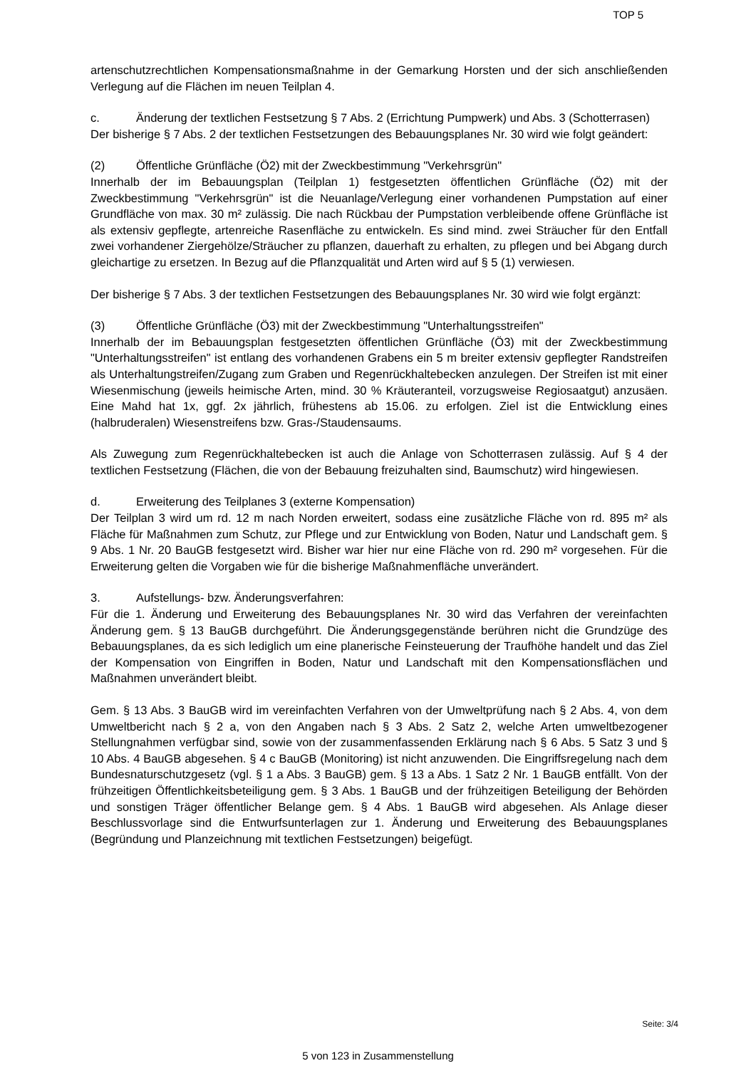TOP 5
artenschutzrechtlichen Kompensationsmaßnahme in der Gemarkung Horsten und der sich anschließenden Verlegung auf die Flächen im neuen Teilplan 4.
c. Änderung der textlichen Festsetzung § 7 Abs. 2 (Errichtung Pumpwerk) und Abs. 3 (Schotterrasen)
Der bisherige § 7 Abs. 2 der textlichen Festsetzungen des Bebauungsplanes Nr. 30 wird wie folgt geändert:
(2) Öffentliche Grünfläche (Ö2) mit der Zweckbestimmung "Verkehrsgrün"
Innerhalb der im Bebauungsplan (Teilplan 1) festgesetzten öffentlichen Grünfläche (Ö2) mit der Zweckbestimmung "Verkehrsgrün" ist die Neuanlage/Verlegung einer vorhandenen Pumpstation auf einer Grundfläche von max. 30 m² zulässig. Die nach Rückbau der Pumpstation verbleibende offene Grünfläche ist als extensiv gepflegte, artenreiche Rasenfläche zu entwickeln. Es sind mind. zwei Sträucher für den Entfall zwei vorhandener Ziergehölze/Sträucher zu pflanzen, dauerhaft zu erhalten, zu pflegen und bei Abgang durch gleichartige zu ersetzen. In Bezug auf die Pflanzqualität und Arten wird auf § 5 (1) verwiesen.
Der bisherige § 7 Abs. 3 der textlichen Festsetzungen des Bebauungsplanes Nr. 30 wird wie folgt ergänzt:
(3) Öffentliche Grünfläche (Ö3) mit der Zweckbestimmung "Unterhaltungsstreifen"
Innerhalb der im Bebauungsplan festgesetzten öffentlichen Grünfläche (Ö3) mit der Zweckbestimmung "Unterhaltungsstreifen" ist entlang des vorhandenen Grabens ein 5 m breiter extensiv gepflegter Randstreifen als Unterhaltungstreifen/Zugang zum Graben und Regenrückhaltebecken anzulegen. Der Streifen ist mit einer Wiesenmischung (jeweils heimische Arten, mind. 30 % Kräuteranteil, vorzugsweise Regiosaatgut) anzusäen. Eine Mahd hat 1x, ggf. 2x jährlich, frühestens ab 15.06. zu erfolgen. Ziel ist die Entwicklung eines (halbruderalen) Wiesenstreifens bzw. Gras-/Staudensaums.
Als Zuwegung zum Regenrückhaltebecken ist auch die Anlage von Schotterrasen zulässig. Auf § 4 der textlichen Festsetzung (Flächen, die von der Bebauung freizuhalten sind, Baumschutz) wird hingewiesen.
d. Erweiterung des Teilplanes 3 (externe Kompensation)
Der Teilplan 3 wird um rd. 12 m nach Norden erweitert, sodass eine zusätzliche Fläche von rd. 895 m² als Fläche für Maßnahmen zum Schutz, zur Pflege und zur Entwicklung von Boden, Natur und Landschaft gem. § 9 Abs. 1 Nr. 20 BauGB festgesetzt wird. Bisher war hier nur eine Fläche von rd. 290 m² vorgesehen. Für die Erweiterung gelten die Vorgaben wie für die bisherige Maßnahmenfläche unverändert.
3. Aufstellungs- bzw. Änderungsverfahren:
Für die 1. Änderung und Erweiterung des Bebauungsplanes Nr. 30 wird das Verfahren der vereinfachten Änderung gem. § 13 BauGB durchgeführt. Die Änderungsgegenstände berühren nicht die Grundzüge des Bebauungsplanes, da es sich lediglich um eine planerische Feinsteuerung der Traufhöhe handelt und das Ziel der Kompensation von Eingriffen in Boden, Natur und Landschaft mit den Kompensationsflächen und Maßnahmen unverändert bleibt.
Gem. § 13 Abs. 3 BauGB wird im vereinfachten Verfahren von der Umweltprüfung nach § 2 Abs. 4, von dem Umweltbericht nach § 2 a, von den Angaben nach § 3 Abs. 2 Satz 2, welche Arten umweltbezogener Stellungnahmen verfügbar sind, sowie von der zusammenfassenden Erklärung nach § 6 Abs. 5 Satz 3 und § 10 Abs. 4 BauGB abgesehen. § 4 c BauGB (Monitoring) ist nicht anzuwenden. Die Eingriffsregelung nach dem Bundesnaturschutzgesetz (vgl. § 1 a Abs. 3 BauGB) gem. § 13 a Abs. 1 Satz 2 Nr. 1 BauGB entfällt. Von der frühzeitigen Öffentlichkeitsbeteiligung gem. § 3 Abs. 1 BauGB und der frühzeitigen Beteiligung der Behörden und sonstigen Träger öffentlicher Belange gem. § 4 Abs. 1 BauGB wird abgesehen. Als Anlage dieser Beschlussvorlage sind die Entwurfsunterlagen zur 1. Änderung und Erweiterung des Bebauungsplanes (Begründung und Planzeichnung mit textlichen Festsetzungen) beigefügt.
Seite: 3/4
5 von 123 in Zusammenstellung